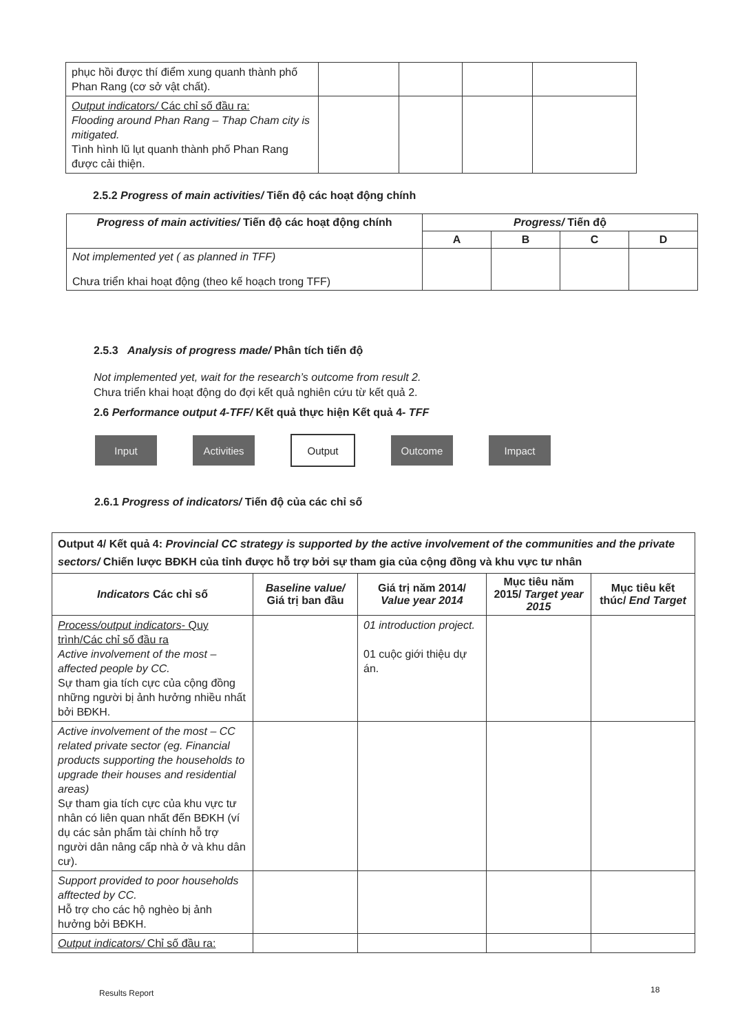| phục hồi được thí điểm xung quanh thành phố Phan Rang (cơ sở vật chất). | | | | |
| Output indicators/ Các chỉ số đầu ra: Flooding around Phan Rang – Thap Cham city is mitigated. Tình hình lũ lụt quanh thành phố Phan Rang được cải thiện. | | | | |
2.5.2 Progress of main activities/ Tiến độ các hoạt động chính
| Progress of main activities/ Tiến độ các hoạt động chính | Progress/ Tiến độ | | | |
| --- | --- | --- | --- | --- |
| | A | B | C | D |
| Not implemented yet ( as planned in TFF) Chưa triển khai hoạt động (theo kế hoạch trong TFF) | | | | |
2.5.3 Analysis of progress made/ Phân tích tiến độ
Not implemented yet, wait for the research’s outcome from result 2.
Chưa triển khai hoạt động do đợi kết quả nghiên cứu từ kết quả 2.
2.6 Performance output 4-TFF/ Kết quả thực hiện Kết quả 4- TFF
Input Activities Output Outcome Impact
2.6.1 Progress of indicators/ Tiến độ của các chỉ số
| Output 4/ Kết quả 4: Provincial CC strategy is supported by the active involvement of the communities and the private sectors/ Chiến lược BĐKH của tỉnh được hỗ trợ bởi sự tham gia của cộng đồng và khu vực tư nhân | | | | |
| Indicators Các chỉ số | Baseline value/ Giá trị ban đầu | Giá trị năm 2014/ Value year 2014 | Mục tiêu năm 2015/ Target year 2015 | Mục tiêu kết thúc/ End Target |
| Process/output indicators - Quy trình/Các chỉ số đầu ra Active involvement of the most – affected people by CC. Sự tham gia tích cực của cộng đồng những người bị ảnh hưởng nhiều nhất bởi BĐKH. | | 01 introduction project. 01 cuộc giới thiệu dự án. | | |
| Active involvement of the most – CC related private sector (eg. Financial products supporting the households to upgrade their houses and residential areas) Sự tham gia tích cực của khu vực tư nhân có liên quan nhất đến BĐKH (ví dụ các sản phẩm tài chính hỗ trợ người dân nâng cấp nhà ở và khu dân cư). | | | | |
| Support provided to poor households afftected by CC. Hỗ trợ cho các hộ nghèo bị ảnh hưởng bởi BĐKH. | | | | |
| Output indicators/ Chỉ số đầu ra: | | | | |
Results Report 18